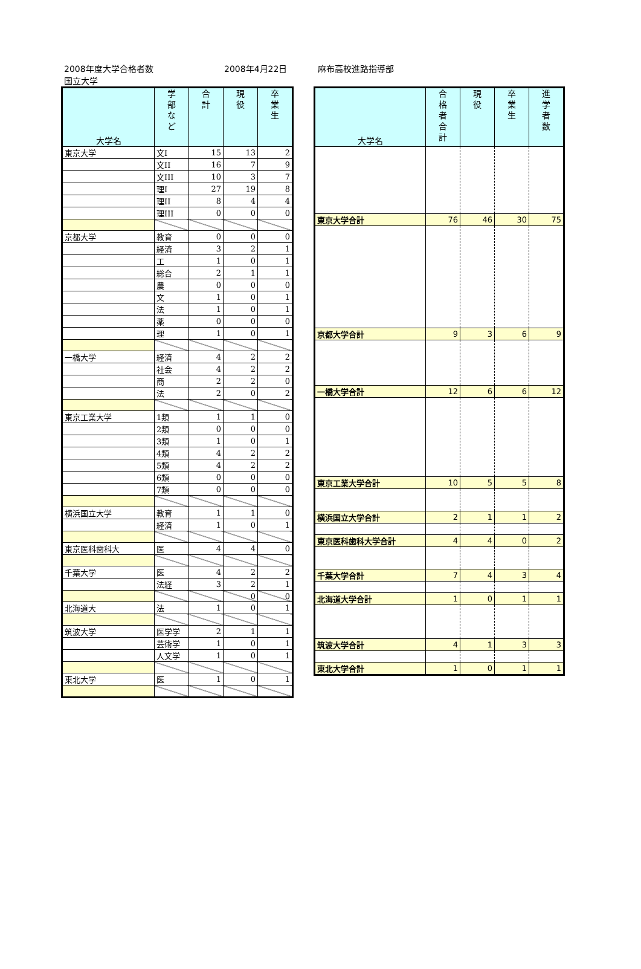2008年度大学合格者数
国立大学 2008年4月22日 麻布高校進路指導部
| 大学名 | 学 部 な ど | 合 計 | 現 役 | 卒 業 生 |
| --- | --- | --- | --- | --- |
| 東京大学 | 文I | 15 | 13 | 2 |
| | 文II | 16 | 7 | 9 |
| | 文III | 10 | 3 | 7 |
| | 理I | 27 | 19 | 8 |
| | 理II | 8 | 4 | 4 |
| | 理III | 0 | 0 | 0 |
| 京都大学 | 教育 | 0 | 0 | 0 |
| | 経済 | 3 | 2 | 1 |
| | 工 | 1 | 0 | 1 |
| | 総合 | 2 | 1 | 1 |
| | 農 | 0 | 0 | 0 |
| | 文 | 1 | 0 | 1 |
| | 法 | 1 | 0 | 1 |
| | 薬 | 0 | 0 | 0 |
| | 理 | 1 | 0 | 1 |
| 一橋大学 | 経済 | 4 | 2 | 2 |
| | 社会 | 4 | 2 | 2 |
| | 商 | 2 | 2 | 0 |
| | 法 | 2 | 0 | 2 |
| 東京工業大学 | 1類 | 1 | 1 | 0 |
| | 2類 | 0 | 0 | 0 |
| | 3類 | 1 | 0 | 1 |
| | 4類 | 4 | 2 | 2 |
| | 5類 | 4 | 2 | 2 |
| | 6類 | 0 | 0 | 0 |
| | 7類 | 0 | 0 | 0 |
| 横浜国立大学 | 教育 | 1 | 1 | 0 |
| | 経済 | 1 | 0 | 1 |
| 東京医科歯科大 | 医 | 4 | 4 | 0 |
| 千葉大学 | 医 | 4 | 2 | 2 |
| | 法経 | 3 | 2 | 1 |
| | | | 0 | 0 |
| 北海道大 | 法 | 1 | 0 | 1 |
| 筑波大学 | 医学学 | 2 | 1 | 1 |
| | 芸術学 | 1 | 0 | 1 |
| | 人文学 | 1 | 0 | 1 |
| 東北大学 | 医 | 1 | 0 | 1 |
| 大学名 | 合 格 者 合 計 | 現 役 | 卒 業 生 | 進 学 者 数 |
| --- | --- | --- | --- | --- |
| 東京大学合計 | 76 | 46 | 30 | 75 |
| 京都大学合計 | 9 | 3 | 6 | 9 |
| 一橋大学合計 | 12 | 6 | 6 | 12 |
| 東京工業大学合計 | 10 | 5 | 5 | 8 |
| 横浜国立大学合計 | 2 | 1 | 1 | 2 |
| 東京医科歯科大学合計 | 4 | 4 | 0 | 2 |
| 千葉大学合計 | 7 | 4 | 3 | 4 |
| 北海道大学合計 | 1 | 0 | 1 | 1 |
| 筑波大学合計 | 4 | 1 | 3 | 3 |
| 東北大学合計 | 1 | 0 | 1 | 1 |